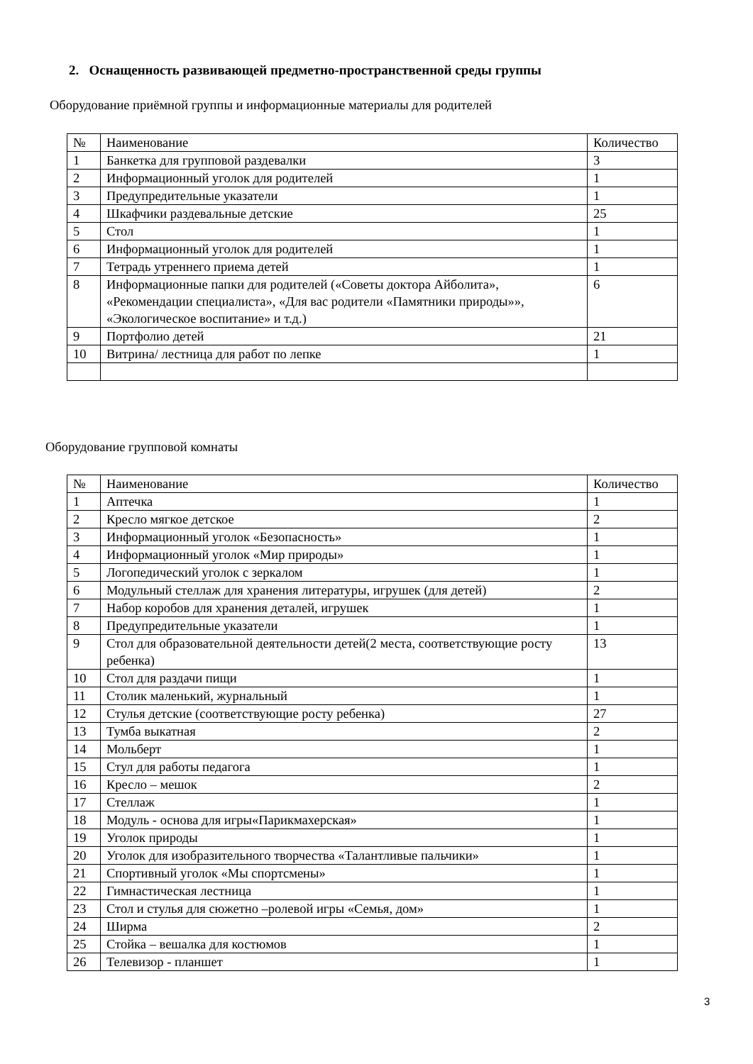2. Оснащенность развивающей предметно-пространственной среды группы
Оборудование приёмной группы и информационные материалы для родителей
| № | Наименование | Количество |
| 1 | Банкетка для групповой раздевалки | 3 |
| 2 | Информационный уголок для родителей | 1 |
| 3 | Предупредительные указатели | 1 |
| 4 | Шкафчики раздевальные детские | 25 |
| 5 | Стол | 1 |
| 6 | Информационный уголок для родителей | 1 |
| 7 | Тетрадь утреннего приема детей | 1 |
| 8 | Информационные папки для родителей («Советы доктора Айболита», «Рекомендации специалиста», «Для вас родители «Памятники природы»», «Экологическое воспитание» и т.д.) | 6 |
| 9 | Портфолио детей | 21 |
| 10 | Витрина/ лестница для работ по лепке | 1 |
Оборудование групповой комнаты
| № | Наименование | Количество |
| 1 | Аптечка | 1 |
| 2 | Кресло мягкое детское | 2 |
| 3 | Информационный уголок «Безопасность» | 1 |
| 4 | Информационный уголок «Мир природы» | 1 |
| 5 | Логопедический уголок с зеркалом | 1 |
| 6 | Модульный стеллаж для хранения литературы, игрушек (для детей) | 2 |
| 7 | Набор коробов для хранения деталей, игрушек | 1 |
| 8 | Предупредительные указатели | 1 |
| 9 | Стол для образовательной деятельности детей(2 места, соответствующие росту ребенка) | 13 |
| 10 | Стол для раздачи пищи | 1 |
| 11 | Столик маленький, журнальный | 1 |
| 12 | Стулья детские (соответствующие росту ребенка) | 27 |
| 13 | Тумба выкатная | 2 |
| 14 | Мольберт | 1 |
| 15 | Стул для работы педагога | 1 |
| 16 | Кресло – мешок | 2 |
| 17 | Стеллаж | 1 |
| 18 | Модуль - основа для игры«Парикмахерская» | 1 |
| 19 | Уголок природы | 1 |
| 20 | Уголок для изобразительного творчества «Талантливые пальчики» | 1 |
| 21 | Спортивный уголок «Мы спортсмены» | 1 |
| 22 | Гимнастическая лестница | 1 |
| 23 | Стол и стулья для сюжетно –ролевой игры «Семья, дом» | 1 |
| 24 | Ширма | 2 |
| 25 | Стойка – вешалка для костюмов | 1 |
| 26 | Телевизор - планшет | 1 |
3